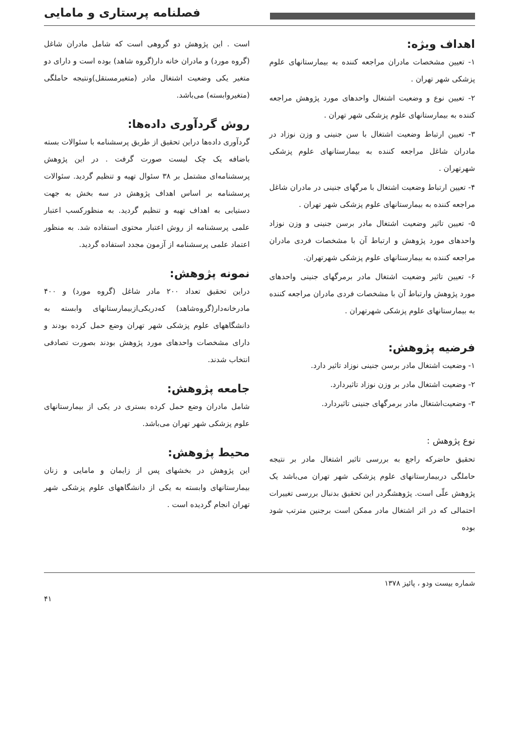فصلنامه پرستاری و مامایی
اهداف ویژه:
۱- تعیین مشخصات مادران مراجعه کننده به بیمارستانهای علوم پزشکی شهر تهران .
۲- تعیین نوع و وضعیت اشتغال واحدهای مورد پژوهش مراجعه کننده به بیمارستانهای علوم پزشکی شهر تهران .
۳- تعیین ارتباط وضعیت اشتغال با سن جنینی و وزن نوزاد در مادران شاغل مراجعه کننده به بیمارستانهای علوم پزشکی شهرتهران .
۴- تعیین ارتباط وضعیت اشتغال با مرگهای جنینی در مادران شاغل مراجعه کننده به بیمارستانهای علوم پزشکی شهر تهران .
۵- تعیین تاثیر وضعیت اشتغال مادر برسن جنینی و وزن نوزاد واحدهای مورد پژوهش و ارتباط آن با مشخصات فردی مادران مراجعه کننده به بیمارستانهای علوم پزشکی شهرتهران.
۶- تعیین تاثیر وضعیت اشتغال مادر برمرگهای جنینی واحدهای مورد پژوهش وارتباط آن با مشخصات فردی مادران مراجعه کننده به بیمارستانهای علوم پزشکی شهرتهران .
فرضیه پژوهش:
۱- وضعیت اشتغال مادر برسن جنینی نوزاد تاثیر دارد.
۲- وضعیت اشتغال مادر بر وزن نوزاد تاثیردارد.
۳- وضعیت‌اشتغال مادر برمرگهای جنینی تاثیردارد.
نوع پژوهش :
تحقیق حاضرکه راجع به بررسی تاثیر اشتغال مادر بر نتیجه حاملگی دربیمارستانهای علوم پزشکی شهر تهران می‌باشد یک پژوهش علّی است. پژوهشگردر این تحقیق بدنبال بررسی تغییرات احتمالی که در اثر اشتغال مادر ممکن است برجنین مترتب شود بوده
است . این پژوهش دو گروهی است که شامل مادران شاغل (گروه مورد) و مادران خانه دار(گروه شاهد) بوده است و دارای دو متغیر یکی وضعیت اشتغال مادر (متغیرمستقل)ونتیجه حاملگی (متغیروابسته) می‌باشد.
روش گردآوری داده‌ها:
گردآوری داده‌ها دراین تحقیق از طریق پرسشنامه با سئوالات بسته باضافه یک چک لیست صورت گرفت . در این پژوهش پرسشنامه‌ای مشتمل بر ۳۸ سئوال تهیه و تنظیم گردید. سئوالات پرسشنامه بر اساس اهداف پژوهش در سه بخش به جهت دستیابی به اهداف تهیه و تنظیم گردید. به منظورکسب اعتبار علمی پرسشنامه از روش اعتبار محتوی استفاده شد. به منظور اعتماد علمی پرسشنامه از آزمون مجدد استفاده گردید.
نمونه پژوهش:
دراین تحقیق تعداد ۲۰۰ مادر شاغل (گروه مورد) و ۴۰۰ مادرخانه‌دار(گروه‌شاهد) که‌دریکی‌از‌بیمارستانهای وابسته به دانشگاههای علوم پزشکی شهر تهران وضع حمل کرده بودند و دارای مشخصات واحدهای مورد پژوهش بودند بصورت تصادفی انتخاب شدند.
جامعه پژوهش:
شامل مادران وضع حمل کرده بستری در یکی از بیمارستانهای علوم پزشکی شهر تهران می‌باشد.
محیط پژوهش:
این پژوهش در بخشهای پس از زایمان و مامایی و زنان بیمارستانهای وابسته به یکی از دانشگاههای علوم پزشکی شهر تهران انجام گردیده است .
شماره بیست ودو ، پائیز ۱۳۷۸
۴۱